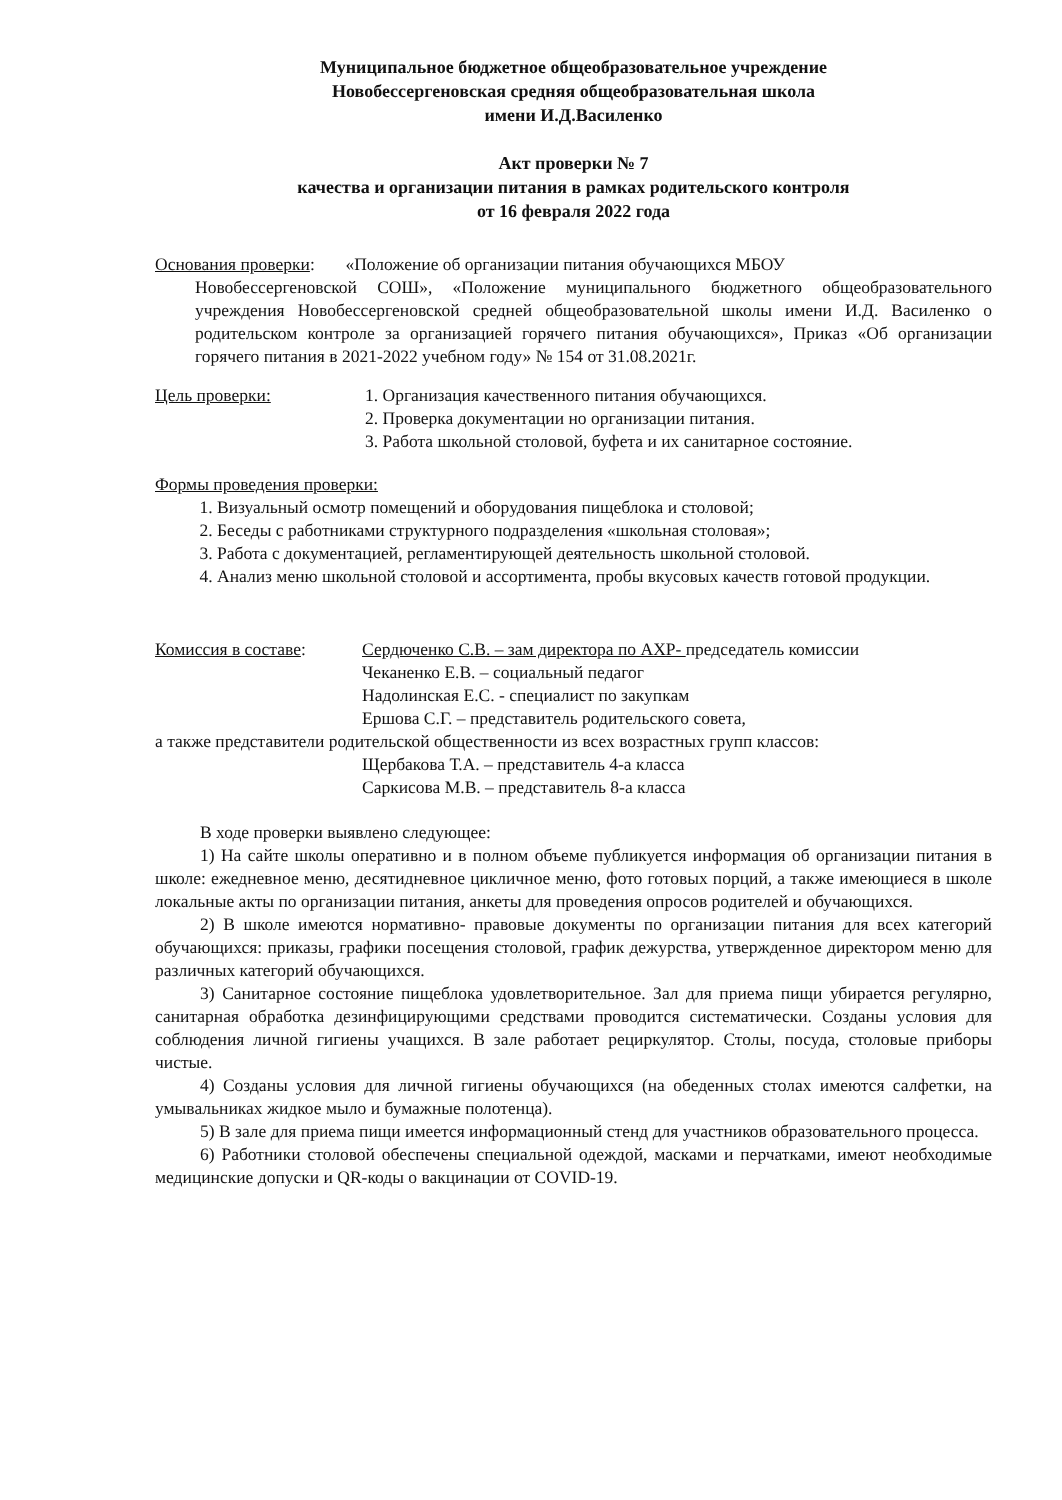Муниципальное бюджетное общеобразовательное учреждение
Новобессергеновская средняя общеобразовательная школа
имени И.Д.Василенко
Акт проверки № 7
качества и организации питания в рамках родительского контроля
от 16 февраля 2022 года
Основания проверки: «Положение об организации питания обучающихся МБОУ
Новобессергеновской СОШ», «Положение муниципального бюджетного общеобразовательного учреждения Новобессергеновской средней общеобразовательной школы имени И.Д. Василенко о родительском контроле за организацией горячего питания обучающихся», Приказ «Об организации горячего питания в 2021-2022 учебном году» № 154 от 31.08.2021г.
Цель проверки: 1. Организация качественного питания обучающихся.
2. Проверка документации но организации питания.
3. Работа школьной столовой, буфета и их санитарное состояние.
Формы проведения проверки:
1. Визуальный осмотр помещений и оборудования пищеблока и столовой;
2. Беседы с работниками структурного подразделения «школьная столовая»;
3. Работа с документацией, регламентирующей деятельность школьной столовой.
4. Анализ меню школьной столовой и ассортимента, пробы вкусовых качеств готовой продукции.
Комиссия в составе: Сердюченко С.В. – зам директора по АХР- председатель комиссии
Чеканенко Е.В. – социальный педагог
Надолинская Е.С. - специалист по закупкам
Ершова С.Г. – представитель родительского совета,
а также представители родительской общественности из всех возрастных групп классов:
Щербакова Т.А. – представитель 4-а класса
Саркисова М.В. – представитель 8-а класса
В ходе проверки выявлено следующее:
1) На сайте школы оперативно и в полном объеме публикуется информация об организации питания в школе: ежедневное меню, десятидневное цикличное меню, фото готовых порций, а также имеющиеся в школе локальные акты по организации питания, анкеты для проведения опросов родителей и обучающихся.
2) В школе имеются нормативно- правовые документы по организации питания для всех категорий обучающихся: приказы, графики посещения столовой, график дежурства, утвержденное директором меню для различных категорий обучающихся.
3) Санитарное состояние пищеблока удовлетворительное. Зал для приема пищи убирается регулярно, санитарная обработка дезинфицирующими средствами проводится систематически. Созданы условия для соблюдения личной гигиены учащихся. В зале работает рециркулятор. Столы, посуда, столовые приборы чистые.
4) Созданы условия для личной гигиены обучающихся (на обеденных столах имеются салфетки, на умывальниках жидкое мыло и бумажные полотенца).
5) В зале для приема пищи имеется информационный стенд для участников образовательного процесса.
6) Работники столовой обеспечены специальной одеждой, масками и перчатками, имеют необходимые медицинские допуски и QR-коды о вакцинации от COVID-19.